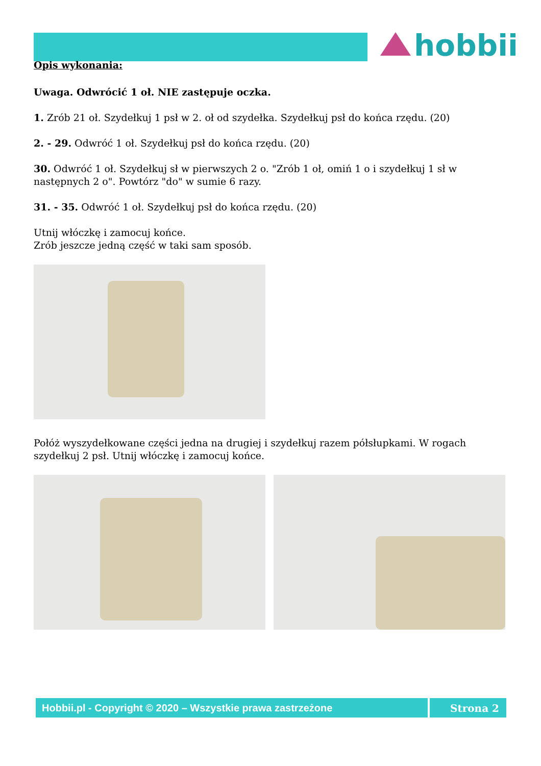hobbii
Opis wykonania:
Uwaga. Odwrócić 1 oł. NIE zastępuje oczka.
1. Zrób 21 oł. Szydełkuj 1 psł w 2. oł od szydełka. Szydełkuj psł do końca rzędu. (20)
2. - 29. Odwróć 1 oł. Szydełkuj psł do końca rzędu. (20)
30. Odwróć 1 oł. Szydełkuj sł w pierwszych 2 o. "Zrób 1 oł, omiń 1 o i szydełkuj 1 sł w następnych 2 o". Powtórz "do" w sumie 6 razy.
31. - 35. Odwróć 1 oł. Szydełkuj psł do końca rzędu. (20)
Utnij włóczkę i zamocuj końce.
Zrób jeszcze jedną część w taki sam sposób.
Połóż wyszydełkowane części jedna na drugiej i szydełkuj razem półsłupkami. W rogach szydełkuj 2 psł. Utnij włóczkę i zamocuj końce.
Hobbii.pl - Copyright © 2020 – Wszystkie prawa zastrzeżone
Strona 2